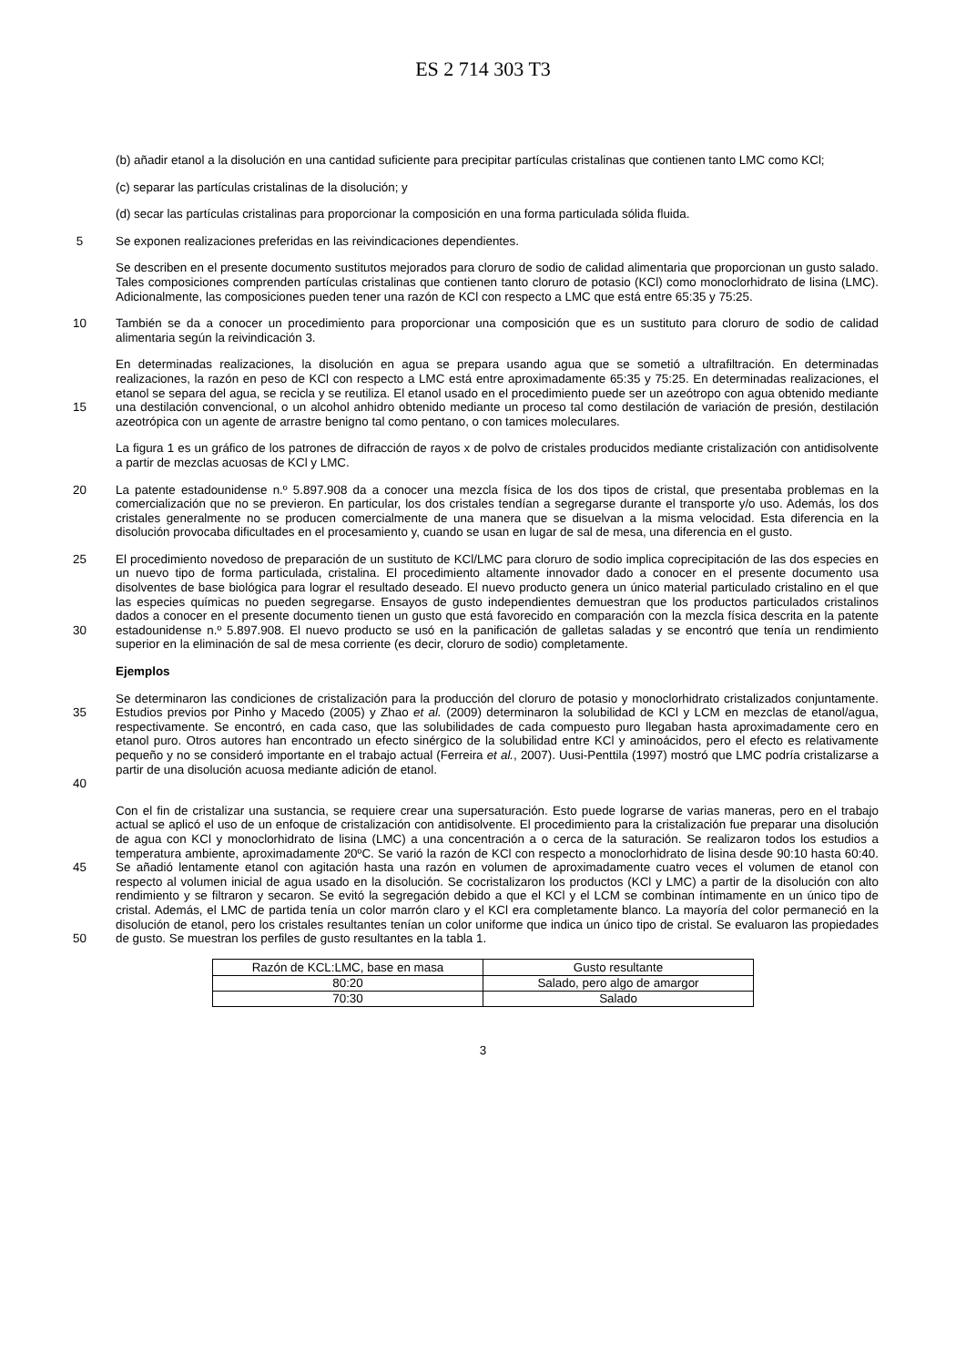ES 2 714 303 T3
(b) añadir etanol a la disolución en una cantidad suficiente para precipitar partículas cristalinas que contienen tanto LMC como KCl;
(c) separar las partículas cristalinas de la disolución; y
(d) secar las partículas cristalinas para proporcionar la composición en una forma particulada sólida fluida.
5 Se exponen realizaciones preferidas en las reivindicaciones dependientes.
Se describen en el presente documento sustitutos mejorados para cloruro de sodio de calidad alimentaria que proporcionan un gusto salado. Tales composiciones comprenden partículas cristalinas que contienen tanto cloruro de potasio (KCl) como monoclorhidrato de lisina (LMC). Adicionalmente, las composiciones pueden tener una razón de KCl con respecto a LMC que está entre 65:35 y 75:25.
10 También se da a conocer un procedimiento para proporcionar una composición que es un sustituto para cloruro de sodio de calidad alimentaria según la reivindicación 3.
15
En determinadas realizaciones, la disolución en agua se prepara usando agua que se sometió a ultrafiltración. En determinadas realizaciones, la razón en peso de KCl con respecto a LMC está entre aproximadamente 65:35 y 75:25. En determinadas realizaciones, el etanol se separa del agua, se recicla y se reutiliza. El etanol usado en el procedimiento puede ser un azeótropo con agua obtenido mediante una destilación convencional, o un alcohol anhidro obtenido mediante un proceso tal como destilación de variación de presión, destilación azeotrópica con un agente de arrastre benigno tal como pentano, o con tamices moleculares.
La figura 1 es un gráfico de los patrones de difracción de rayos x de polvo de cristales producidos mediante cristalización con antidisolvente a partir de mezclas acuosas de KCl y LMC.
20 La patente estadounidense n.º 5.897.908 da a conocer una mezcla física de los dos tipos de cristal, que presentaba problemas en la comercialización que no se previeron. En particular, los dos cristales tendían a segregarse durante el transporte y/o uso. Además, los dos cristales generalmente no se producen comercialmente de una manera que se disuelvan a la misma velocidad. Esta diferencia en la disolución provocaba dificultades en el procesamiento y, cuando se usan en lugar de sal de mesa, una diferencia en el gusto.
25
30
El procedimiento novedoso de preparación de un sustituto de KCl/LMC para cloruro de sodio implica coprecipitación de las dos especies en un nuevo tipo de forma particulada, cristalina. El procedimiento altamente innovador dado a conocer en el presente documento usa disolventes de base biológica para lograr el resultado deseado. El nuevo producto genera un único material particulado cristalino en el que las especies químicas no pueden segregarse. Ensayos de gusto independientes demuestran que los productos particulados cristalinos dados a conocer en el presente documento tienen un gusto que está favorecido en comparación con la mezcla física descrita en la patente estadounidense n.º 5.897.908. El nuevo producto se usó en la panificación de galletas saladas y se encontró que tenía un rendimiento superior en la eliminación de sal de mesa corriente (es decir, cloruro de sodio) completamente.
Ejemplos
35
40
Se determinaron las condiciones de cristalización para la producción del cloruro de potasio y monoclorhidrato cristalizados conjuntamente. Estudios previos por Pinho y Macedo (2005) y Zhao et al. (2009) determinaron la solubilidad de KCl y LCM en mezclas de etanol/agua, respectivamente. Se encontró, en cada caso, que las solubilidades de cada compuesto puro llegaban hasta aproximadamente cero en etanol puro. Otros autores han encontrado un efecto sinérgico de la solubilidad entre KCl y aminoácidos, pero el efecto es relativamente pequeño y no se consideró importante en el trabajo actual (Ferreira et al., 2007). Uusi-Penttila (1997) mostró que LMC podría cristalizarse a partir de una disolución acuosa mediante adición de etanol.
45
50
Con el fin de cristalizar una sustancia, se requiere crear una supersaturación. Esto puede lograrse de varias maneras, pero en el trabajo actual se aplicó el uso de un enfoque de cristalización con antidisolvente. El procedimiento para la cristalización fue preparar una disolución de agua con KCl y monoclorhidrato de lisina (LMC) a una concentración a o cerca de la saturación. Se realizaron todos los estudios a temperatura ambiente, aproximadamente 20ºC. Se varió la razón de KCl con respecto a monoclorhidrato de lisina desde 90:10 hasta 60:40. Se añadió lentamente etanol con agitación hasta una razón en volumen de aproximadamente cuatro veces el volumen de etanol con respecto al volumen inicial de agua usado en la disolución. Se cocristalizaron los productos (KCl y LMC) a partir de la disolución con alto rendimiento y se filtraron y secaron. Se evitó la segregación debido a que el KCl y el LCM se combinan íntimamente en un único tipo de cristal. Además, el LMC de partida tenía un color marrón claro y el KCl era completamente blanco. La mayoría del color permaneció en la disolución de etanol, pero los cristales resultantes tenían un color uniforme que indica un único tipo de cristal. Se evaluaron las propiedades de gusto. Se muestran los perfiles de gusto resultantes en la tabla 1.
| Razón de KCL:LMC, base en masa | Gusto resultante |
| --- | --- |
| 80:20 | Salado, pero algo de amargor |
| 70:30 | Salado |
3